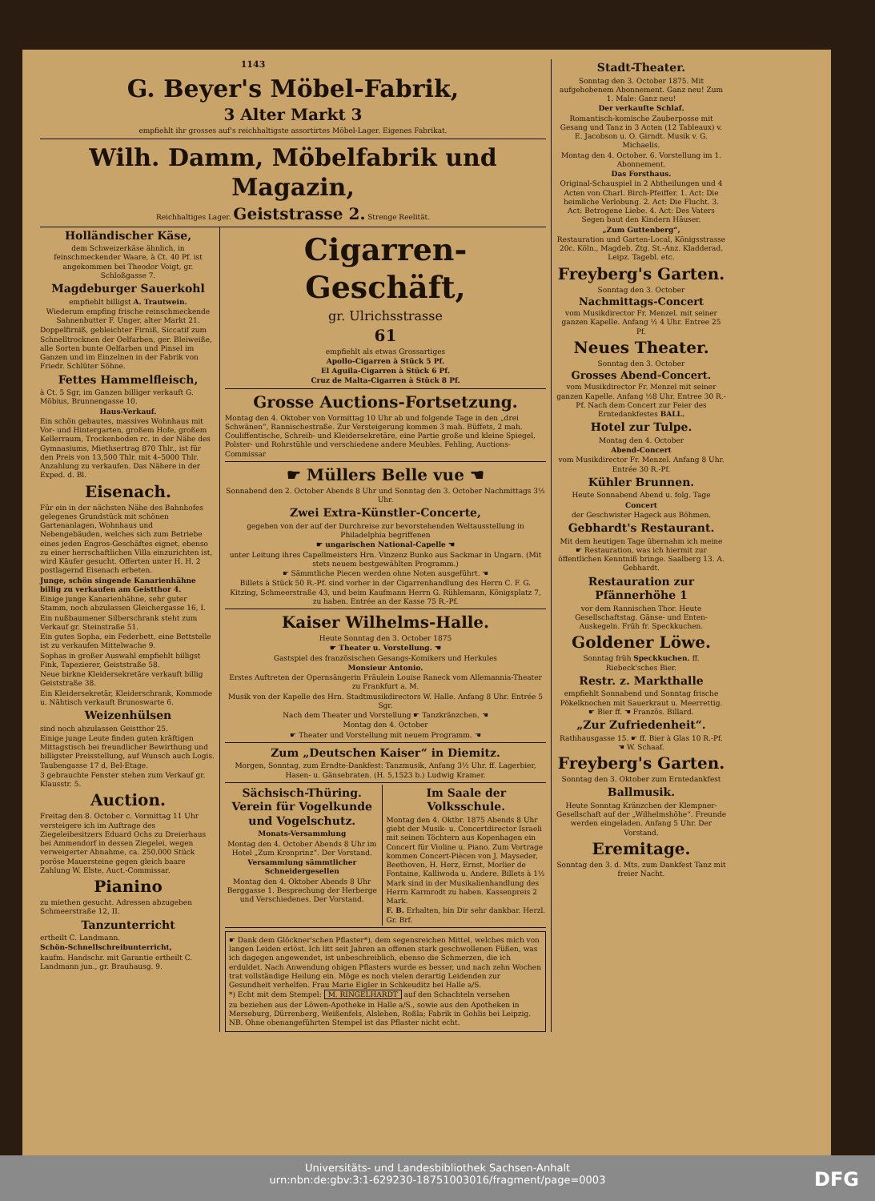1143
G. Beyer's Möbel-Fabrik,
3 Alter Markt 3
empfiehlt ihr grosses auf's reichhaltigste assortirtes Möbel-Lager. Eigenes Fabrikat.
Wilh. Damm, Möbelfabrik und Magazin,
Reichhaltiges Lager. Geiststrasse 2. Strenge Reelität.
Holländischer Käse,
dem Schweizerkäse ähnlich, in feinschmeckender Waare, à Ct. 40 Pf. ist angekommen bei Theodor Voigt, gr. Schloßgasse 7.
Magdeburger Sauerkohl
empfiehlt billigst A. Trautwein.
Wiederum empfing frische reinschmeckende Sahnenbutter F. Unger, alter Markt 21.
Doppelfirniß, gebleichter Firniß, Siccatif zum Schnelltrocknen der Oelfarben, ger. Bleiweiße, alle Sorten bunte Oelfarben und Pinsel im Ganzen und im Einzelnen in der Fabrik von Friedr. Schlüter Söhne.
Fettes Hammelfleisch,
à Ct. 5 Sgr, im Ganzen billiger verkauft G. Möbius, Brunnengasse 10.
Haus-Verkauf.
Ein schön gebautes, massives Wohnhaus mit Vor- und Hintergarten, großem Hofe, großem Kellerraum, Trockenboden rc. in der Nähe des Gymnasiums, Miethsertrag 870 Thlr., ist für den Preis von 13,500 Thlr. mit 4–5000 Thlr. Anzahlung zu verkaufen. Das Nähere in der Exped. d. Bl.
Eisenach.
Für ein in der nächsten Nähe des Bahnhofes gelegenes Grundstück mit schönen Gartenanlagen, Wohnhaus und Nebengebäuden, welches sich zum Betriebe eines jeden Engros-Geschäftes eignet, ebenso zu einer herrschaftlichen Villa einzurichten ist, wird Käufer gesucht. Offerten unter H. H. 2 postlagernd Eisenach erbeten.
Junge, schön singende Kanarienhähne billig zu verkaufen am Geistthor 4.
Einige junge Kanarienhähne, sehr guter Stamm, noch abzulassen Gleichergasse 16, I.
Ein nußbaumener Silberschrank steht zum Verkauf gr. Steinstraße 51.
Ein gutes Sopha, ein Federbett, eine Bettstelle ist zu verkaufen Mittelwache 9.
Sophas in großer Auswahl empfiehlt billigst Fink, Tapezierer, Geiststraße 58.
Neue birkne Kleidersekretäre verkauft billig Geiststraße 38.
Ein Kleidersekretär, Kleiderschrank, Kommode u. Nähtisch verkauft Brunoswarte 6.
Weizenhülsen
sind noch abzulassen Geistthor 25.
Einige junge Leute finden guten kräftigen Mittagstisch bei freundlicher Bewirthung und billigster Preisstellung, auf Wunsch auch Logis. Taubengasse 17 d, Bel-Etage.
3 gebrauchte Fenster stehen zum Verkauf gr. Klausstr. 5.
Auction.
Freitag den 8. October c. Vormittag 11 Uhr versteigere ich im Auftrage des Ziegeleibesitzers Eduard Ochs zu Dreierhaus bei Ammendorf in dessen Ziegelei, wegen verweigerter Abnahme, ca. 250,000 Stück poröse Mauersteine gegen gleich baare Zahlung W. Elste, Auct.-Commissar.
Pianino
zu miethen gesucht. Adressen abzugeben Schmeerstraße 12, II.
Tanzunterricht
ertheilt C. Landmann.
Schön-Schnellschreibunterricht,
kaufm. Handschr. mit Garantie ertheilt C. Landmann jun., gr. Brauhausg. 9.
Cigarren-Geschäft,
gr. Ulrichsstrasse
61
empfiehlt als etwas Grossartiges
Apollo-Cigarren à Stück 5 Pf.
El Aguila-Cigarren à Stück 6 Pf.
Cruz de Malta-Cigarren à Stück 8 Pf.
Grosse Auctions-Fortsetzung.
Montag den 4. Oktober von Vormittag 10 Uhr ab und folgende Tage in den „drei Schwänen“, Rannischestraße. Zur Versteigerung kommen 3 mah. Büffets, 2 mah. Couliffentische, Schreib- und Kleidersekretäre, eine Partie große und kleine Spiegel, Polster- und Rohrstühle und verschiedene andere Meubles. Fehling, Auctions-Commissar
☛ Müllers Belle vue ☚
Sonnabend den 2. October Abends 8 Uhr und Sonntag den 3. October Nachmittags 3½ Uhr.
Zwei Extra-Künstler-Concerte,
gegeben von der auf der Durchreise zur bevorstehenden Weltausstellung in Philadelphia begriffenen
☛ ungarischen National-Capelle ☚
unter Leitung ihres Capellmeisters Hrn. Vinzenz Bunko aus Sackmar in Ungarn. (Mit stets neuem bestgewählten Programm.)
☛ Sämmtliche Piecen werden ohne Noten ausgeführt. ☚
Billets à Stück 50 R.-Pf. sind vorher in der Cigarrenhandlung des Herrn C. F. G. Kitzing, Schmeerstraße 43, und beim Kaufmann Herrn G. Rühlemann, Königsplatz 7, zu haben. Entrée an der Kasse 75 R.-Pf.
Kaiser Wilhelms-Halle.
Heute Sonntag den 3. October 1875
☛ Theater u. Vorstellung. ☚
Gastspiel des französischen Gesangs-Komikers und Herkules
Monsieur Antonio.
Erstes Auftreten der Opernsängerin Fräulein Louise Raneck vom Allemannia-Theater zu Frankfurt a. M.
Musik von der Kapelle des Hrn. Stadtmusikdirectors W. Halle. Anfang 8 Uhr. Entrée 5 Sgr.
Nach dem Theater und Vorstellung ☛ Tanzkränzchen. ☚
Montag den 4. October
☛ Theater und Vorstellung mit neuem Programm. ☚
Zum „Deutschen Kaiser“ in Diemitz.
Morgen, Sonntag, zum Erndte-Dankfest: Tanzmusik, Anfang 3½ Uhr. ff. Lagerbier, Hasen- u. Gänsebraten. (H. 5,1523 b.) Ludwig Kramer.
Sächsisch-Thüring. Verein für Vogelkunde und Vogelschutz.
Monats-Versammlung
Montag den 4. October Abends 8 Uhr im Hotel „Zum Kronprinz“. Der Vorstand.
Versammlung sämmtlicher Schneidergesellen
Montag den 4. Oktober Abends 8 Uhr Berggasse 1. Besprechung der Herberge und Verschiedenes. Der Vorstand.
Im Saale der Volksschule.
Montag den 4. Oktbr. 1875 Abends 8 Uhr giebt der Musik- u. Concertdirector Israeli mit seinen Töchtern aus Kopenhagen ein Concert für Violine u. Piano. Zum Vortrage kommen Concert-Piècen von J. Mayseder, Beethoven, H. Herz, Ernst, Morlier de Fontaine, Kalliwoda u. Andere. Billets à 1½ Mark sind in der Musikalienhandlung des Herrn Karmrodt zu haben. Kassenpreis 2 Mark.
F. B. Erhalten, bin Dir sehr dankbar. Herzl. Gr. Brf.
☛ Dank dem Glöckner'schen Pflaster*), dem segensreichen Mittel, welches mich von langen Leiden erlöst. Ich litt seit Jahren an offenen stark geschwollenen Füßen, was ich dagegen angewendet, ist unbeschreiblich, ebenso die Schmerzen, die ich erduldet. Nach Anwendung obigen Pflasters wurde es besser, und nach zehn Wochen trat vollständige Heilung ein. Möge es noch vielen derartig Leidenden zur Gesundheit verhelfen. Frau Marie Eigler in Schkeuditz bei Halle a/S.
*) Echt mit dem Stempel: M. RINGELHARDT auf den Schachteln versehen
zu beziehen aus der Löwen-Apotheke in Halle a/S., sowie aus den Apotheken in Merseburg, Dürrenberg, Weißenfels, Alsleben, Roßla; Fabrik in Gohlis bei Leipzig. NB. Ohne obenangeführten Stempel ist das Pflaster nicht echt.
Stadt-Theater.
Sonntag den 3. October 1875. Mit aufgehobenem Abonnement. Ganz neu! Zum 1. Male: Ganz neu!
Der verkaufte Schlaf.
Romantisch-komische Zauberposse mit Gesang und Tanz in 3 Acten (12 Tableaux) v. E. Jacobson u. O. Girndt. Musik v. G. Michaelis.
Montag den 4. October. 6. Vorstellung im 1. Abonnement.
Das Forsthaus.
Original-Schauspiel in 2 Abtheilungen und 4 Acten von Charl. Birch-Pfeiffer. 1. Act: Die heimliche Verlobung. 2. Act: Die Flucht. 3. Act: Betrogene Liebe. 4. Act: Des Vaters Segen baut den Kindern Häuser.
„Zum Guttenberg“,
Restauration und Garten-Local, Königsstrasse 20c. Köln., Magdeb. Ztg. St.-Anz. Kladderad. Leipz. Tagebl. etc.
Freyberg's Garten.
Sonntag den 3. October
Nachmittags-Concert
vom Musikdirector Fr. Menzel. mit seiner ganzen Kapelle. Anfang ½ 4 Uhr. Entree 25 Pf.
Neues Theater.
Sonntag den 3. October
Grosses Abend-Concert.
vom Musikdirector Fr. Menzel mit seiner ganzen Kapelle. Anfang ½8 Uhr. Entree 30 R.-Pf. Nach dem Concert zur Feier des Erntedankfestes BALL.
Hotel zur Tulpe.
Montag den 4. October
Abend-Concert
vom Musikdirector Fr. Menzel. Anfang 8 Uhr. Entrée 30 R.-Pf.
Kühler Brunnen.
Heute Sonnabend Abend u. folg. Tage
Concert
der Geschwister Hageck aus Böhmen.
Gebhardt's Restaurant.
Mit dem heutigen Tage übernahm ich meine ☛ Restauration, was ich hiermit zur öffentlichen Kenntniß bringe. Saalberg 13. A. Gebhardt.
Restauration zur Pfännerhöhe 1
vor dem Rannischen Thor. Heute Gesellschaftstag. Gänse- und Enten-Auskegeln. Früh fr. Speckkuchen.
Goldener Löwe.
Sonntag früh Speckkuchen. ff. Riebeck'sches Bier.
Restr. z. Markthalle
empfiehlt Sonnabend und Sonntag frische Pökelknochen mit Sauerkraut u. Meerrettig. ☛ Bier ff. ☚ Französ. Billard.
„Zur Zufriedenheit“.
Rathhausgasse 15. ☛ ff. Bier à Glas 10 R.-Pf. ☚ W. Schaaf.
Freyberg's Garten.
Sonntag den 3. Oktober zum Erntedankfest
Ballmusik.
Heute Sonntag Kränzchen der Klempner-Gesellschaft auf der „Wilhelmshöhe“. Freunde werden eingeladen. Anfang 5 Uhr. Der Vorstand.
Eremitage.
Sonntag den 3. d. Mts. zum Dankfest Tanz mit freier Nacht.
Universitäts- und Landesbibliothek Sachsen-Anhalt
urn:nbn:de:gbv:3:1-629230-18751003016/fragment/page=0003
DFG